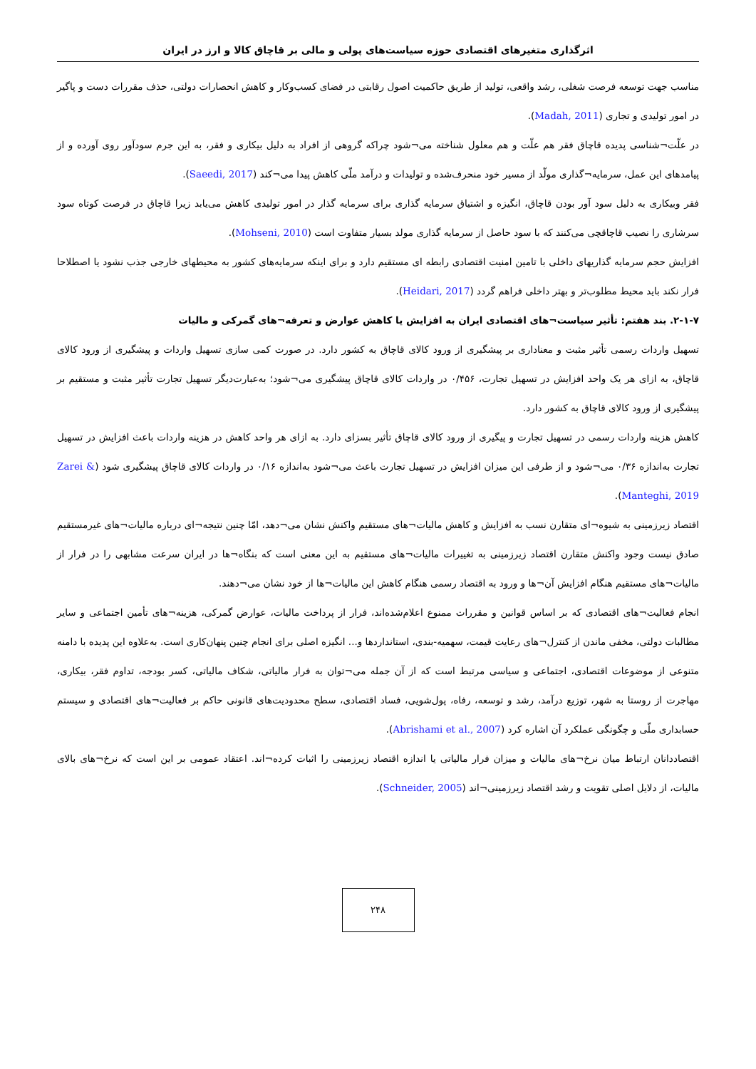اثرگذاری متغیرهای اقتصادی حوزه سیاست‌های پولی و مالی بر قاچاق کالا و ارز در ایران
مناسب جهت توسعه فرصت شغلی، رشد واقعی، تولید از طریق حاکمیت اصول رقابتی در فضای کسب‌وکار و کاهش انحصارات دولتی، حذف مقررات دست و پاگیر در امور تولیدی و تجاری (Madah, 2011).
در علّت¬شناسی پدیده قاچاق فقر هم علّت و هم معلول شناخته می¬شود چراکه گروهی از افراد به دلیل بیکاری و فقر، به این جرم سودآور روی آورده و از پیامدهای این عمل، سرمایه¬گذاری مولّد از مسیر خود منحرف‌شده و تولیدات و درآمد ملّی کاهش پیدا می¬کند (Saeedi, 2017).
فقر وبیکاری به دلیل سود آور بودن قاچاق، انگیزه و اشتیاق سرمایه گذاری برای سرمایه گذار در امور تولیدی کاهش می‌یابد زیرا قاچاق در فرصت کوتاه سود سرشاری را نصیب قاچاقچی می‌کنند که با سود حاصل از سرمایه گذاری مولد بسیار متفاوت است (Mohseni, 2010).
افزایش حجم سرمایه گذاریهای داخلی با تامین امنیت اقتصادی رابطه ای مستقیم دارد و برای اینکه سرمایه‌های کشور به محیطهای خارجی جذب نشود یا اصطلاحا فرار نکند باید محیط مطلوب‌تر و بهتر داخلی فراهم گردد (Heidari, 2017).
۲-۱-۷. بند هفتم: تأثیر سیاست¬های اقتصادی ایران به افزایش یا کاهش عوارض و تعرفه¬های گمرکی و مالیات
تسهیل واردات رسمی تأثیر مثبت و معناداری بر پیشگیری از ورود کالای قاچاق به کشور دارد. در صورت کمی سازی تسهیل واردات و پیشگیری از ورود کالای قاچاق، به ازای هر یک واحد افزایش در تسهیل تجارت، ۰/۴۵۶ در واردات کالای قاچاق پیشگیری می¬شود؛ به‌عبارت‌دیگر تسهیل تجارت تأثیر مثبت و مستقیم بر پیشگیری از ورود کالای قاچاق به کشور دارد.
کاهش هزینه واردات رسمی در تسهیل تجارت و پیگیری از ورود کالای قاچاق تأثیر بسزای دارد. به ازای هر واحد کاهش در هزینه واردات باعث افزایش در تسهیل تجارت به‌اندازه ۰/۳۶ می¬شود و از طرفی این میزان افزایش در تسهیل تجارت باعث می¬شود به‌اندازه ۰/۱۶ در واردات کالای قاچاق پیشگیری شود (Zarei & Manteghi, 2019).
اقتصاد زیرزمینی به شیوه¬ای متقارن نسب به افزایش و کاهش مالیات¬های مستقیم واکنش نشان می¬دهد، امّا چنین نتیجه¬ای درباره مالیات¬های غیرمستقیم صادق نیست وجود واکنش متقارن اقتصاد زیرزمینی به تغییرات مالیات¬های مستقیم به این معنی است که بنگاه¬ها در ایران سرعت مشابهی را در فرار از مالیات¬های مستقیم هنگام افزایش آن¬ها و ورود به اقتصاد رسمی هنگام کاهش این مالیات¬ها از خود نشان می¬دهند.
انجام فعالیت¬های اقتصادی که بر اساس قوانین و مقررات ممنوع اعلام‌شده‌اند، فرار از پرداخت مالیات، عوارض گمرکی، هزینه¬های تأمین اجتماعی و سایر مطالبات دولتی، مخفی ماندن از کنترل¬های رعایت قیمت، سهمیه-بندی، استانداردها و... انگیزه اصلی برای انجام چنین پنهان‌کاری است. به‌علاوه این پدیده با دامنه متنوعی از موضوعات اقتصادی، اجتماعی و سیاسی مرتبط است که از آن جمله می¬توان به فرار مالیاتی، شکاف مالیاتی، کسر بودجه، تداوم فقر، بیکاری، مهاجرت از روستا به شهر، توزیع درآمد، رشد و توسعه، رفاه، پول‌شویی، فساد اقتصادی، سطح محدودیت‌های قانونی حاکم بر فعالیت¬های اقتصادی و سیستم حسابداری ملّی و چگونگی عملکرد آن اشاره کرد (Abrishami et al., 2007).
اقتصاددانان ارتباط میان نرخ¬های مالیات و میزان فرار مالیاتی یا اندازه اقتصاد زیرزمینی را اثبات کرده¬اند. اعتقاد عمومی بر این است که نرخ¬های بالای مالیات، از دلایل اصلی تقویت و رشد اقتصاد زیرزمینی¬اند (Schneider, 2005).
۲۴۸